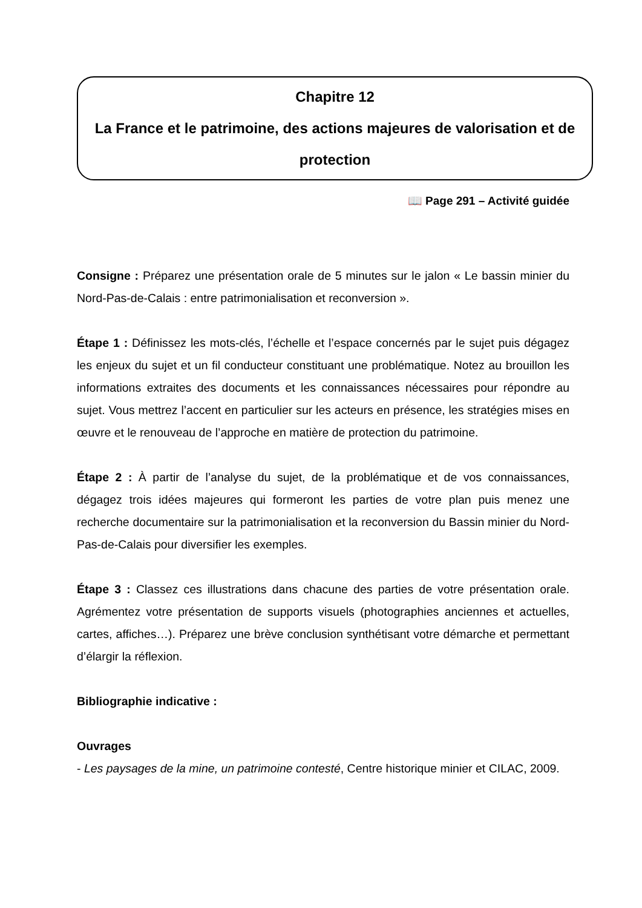Chapitre 12
La France et le patrimoine, des actions majeures de valorisation et de protection
📖 Page 291 – Activité guidée
Consigne : Préparez une présentation orale de 5 minutes sur le jalon « Le bassin minier du Nord-Pas-de-Calais : entre patrimonialisation et reconversion ».
Étape 1 : Définissez les mots-clés, l’échelle et l’espace concernés par le sujet puis dégagez les enjeux du sujet et un fil conducteur constituant une problématique. Notez au brouillon les informations extraites des documents et les connaissances nécessaires pour répondre au sujet. Vous mettrez l’accent en particulier sur les acteurs en présence, les stratégies mises en œuvre et le renouveau de l’approche en matière de protection du patrimoine.
Étape 2 : À partir de l’analyse du sujet, de la problématique et de vos connaissances, dégagez trois idées majeures qui formeront les parties de votre plan puis menez une recherche documentaire sur la patrimonialisation et la reconversion du Bassin minier du Nord-Pas-de-Calais pour diversifier les exemples.
Étape 3 : Classez ces illustrations dans chacune des parties de votre présentation orale. Agrémentez votre présentation de supports visuels (photographies anciennes et actuelles, cartes, affiches…). Préparez une brève conclusion synthétisant votre démarche et permettant d’élargir la réflexion.
Bibliographie indicative :
Ouvrages
- Les paysages de la mine, un patrimoine contesté, Centre historique minier et CILAC, 2009.